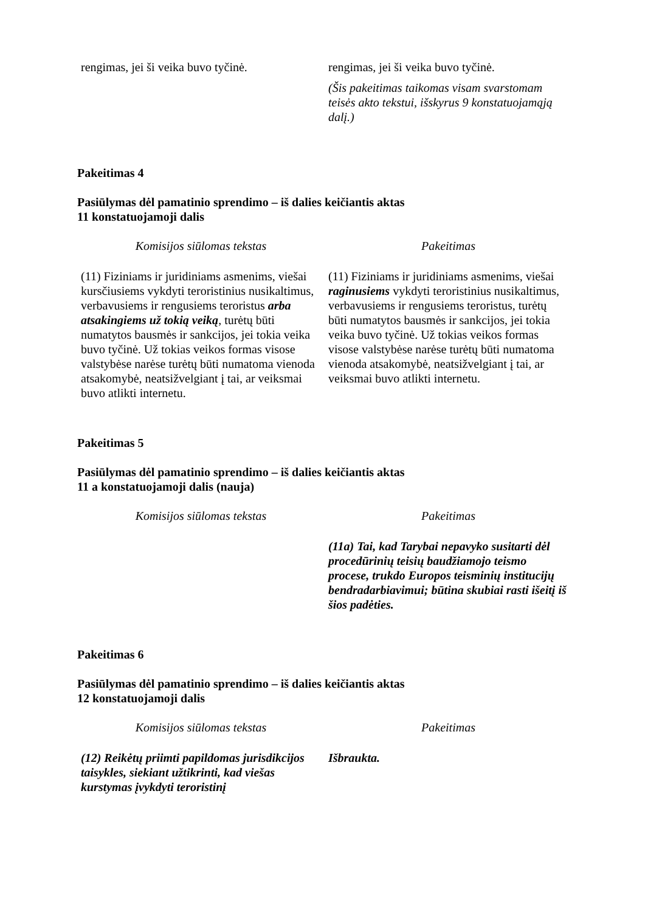| rengimas, jei ši veika buvo tyčinė. | rengimas, jei ši veika buvo tyčinė. (Šis pakeitimas taikomas visam svarstomam teisės akto tekstui, išskyrus 9 konstatuojamąją dalį.) |
Pakeitimas 4
Pasiūlymas dėl pamatinio sprendimo – iš dalies keičiantis aktas
11 konstatuojamoji dalis
| Komisijos siūlomas tekstas | Pakeitimas |
| --- | --- |
| (11) Fiziniams ir juridiniams asmenims, viešai kursčiusiems vykdyti teroristinius nusikaltimus, verbavusiems ir rengusiems teroristus arba atsakingiems už tokią veiką , turėtų būti numatytos bausmės ir sankcijos, jei tokia veika buvo tyčinė. Už tokias veikos formas visose valstybėse narėse turėtų būti numatoma vienoda atsakomybė, neatsižvelgiant į tai, ar veiksmai buvo atlikti internetu. | (11) Fiziniams ir juridiniams asmenims, viešai raginusiems vykdyti teroristinius nusikaltimus, verbavusiems ir rengusiems teroristus, turėtų būti numatytos bausmės ir sankcijos, jei tokia veika buvo tyčinė. Už tokias veikos formas visose valstybėse narėse turėtų būti numatoma vienoda atsakomybė, neatsižvelgiant į tai, ar veiksmai buvo atlikti internetu. |
Pakeitimas 5
Pasiūlymas dėl pamatinio sprendimo – iš dalies keičiantis aktas
11 a konstatuojamoji dalis (nauja)
| Komisijos siūlomas tekstas | Pakeitimas |
| --- | --- |
| | (11a) Tai, kad Tarybai nepavyko susitarti dėl procedūrinių teisių baudžiamojo teismo procese, trukdo Europos teisminių institucijų bendradarbiavimui; būtina skubiai rasti išeitį iš šios padėties. |
Pakeitimas 6
Pasiūlymas dėl pamatinio sprendimo – iš dalies keičiantis aktas
12 konstatuojamoji dalis
| Komisijos siūlomas tekstas | Pakeitimas |
| --- | --- |
| (12) Reikėtų priimti papildomas jurisdikcijos taisykles, siekiant užtikrinti, kad viešas kurstymas įvykdyti teroristinį | Išbraukta. |